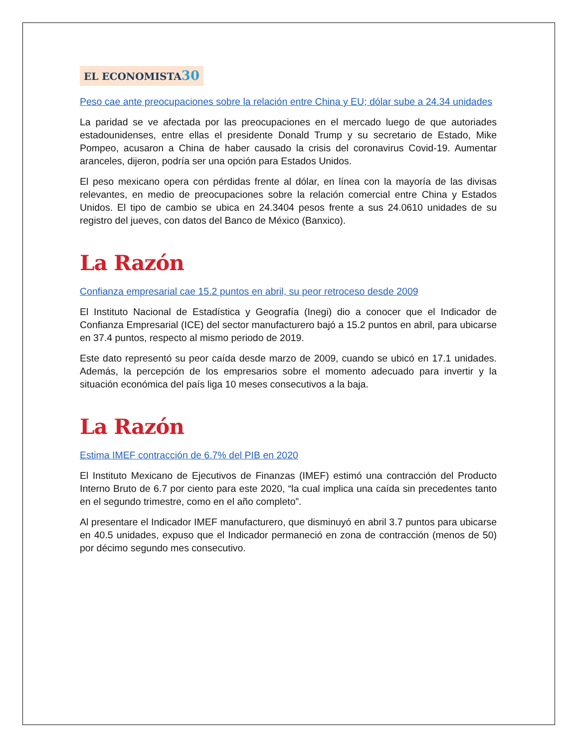EL ECONOMISTA30
Peso cae ante preocupaciones sobre la relación entre China y EU; dólar sube a 24.34 unidades
La paridad se ve afectada por las preocupaciones en el mercado luego de que autoriades estadounidenses, entre ellas el presidente Donald Trump y su secretario de Estado, Mike Pompeo, acusaron a China de haber causado la crisis del coronavirus Covid-19. Aumentar aranceles, dijeron, podría ser una opción para Estados Unidos.
El peso mexicano opera con pérdidas frente al dólar, en línea con la mayoría de las divisas relevantes, en medio de preocupaciones sobre la relación comercial entre China y Estados Unidos. El tipo de cambio se ubica en 24.3404 pesos frente a sus 24.0610 unidades de su registro del jueves, con datos del Banco de México (Banxico).
La Razón
Confianza empresarial cae 15.2 puntos en abril, su peor retroceso desde 2009
El Instituto Nacional de Estadística y Geografía (Inegi) dio a conocer que el Indicador de Confianza Empresarial (ICE) del sector manufacturero bajó a 15.2 puntos en abril, para ubicarse en 37.4 puntos, respecto al mismo periodo de 2019.
Este dato representó su peor caída desde marzo de 2009, cuando se ubicó en 17.1 unidades. Además, la percepción de los empresarios sobre el momento adecuado para invertir y la situación económica del país liga 10 meses consecutivos a la baja.
La Razón
Estima IMEF contracción de 6.7% del PIB en 2020
El Instituto Mexicano de Ejecutivos de Finanzas (IMEF) estimó una contracción del Producto Interno Bruto de 6.7 por ciento para este 2020, “la cual implica una caída sin precedentes tanto en el segundo trimestre, como en el año completo”.
Al presentare el Indicador IMEF manufacturero, que disminuyó en abril 3.7 puntos para ubicarse en 40.5 unidades, expuso que el Indicador permaneció en zona de contracción (menos de 50) por décimo segundo mes consecutivo.